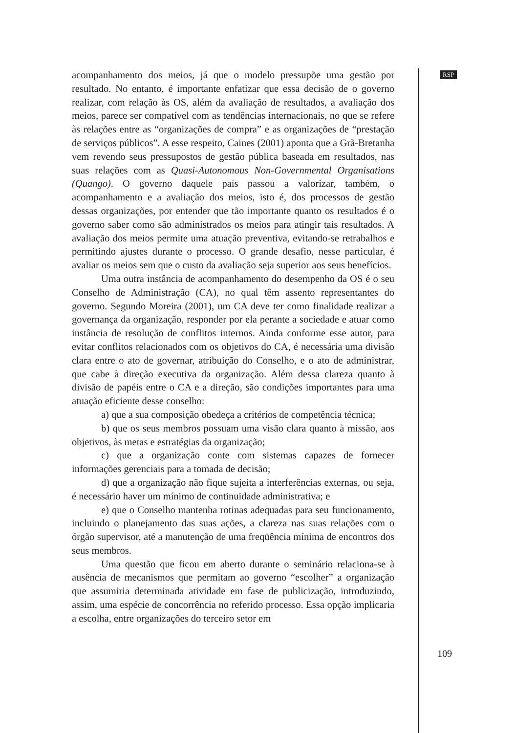RSP
acompanhamento dos meios, já que o modelo pressupõe uma gestão por resultado. No entanto, é importante enfatizar que essa decisão de o governo realizar, com relação às OS, além da avaliação de resultados, a avaliação dos meios, parece ser compatível com as tendências internacionais, no que se refere às relações entre as “organizações de compra” e as organizações de “prestação de serviços públicos”. A esse respeito, Caines (2001) aponta que a Grã-Bretanha vem revendo seus pressupostos de gestão pública baseada em resultados, nas suas relações com as Quasi-Autonomous Non-Governmental Organisations (Quango). O governo daquele país passou a valorizar, também, o acompanhamento e a avaliação dos meios, isto é, dos processos de gestão dessas organizações, por entender que tão importante quanto os resultados é o governo saber como são administrados os meios para atingir tais resultados. A avaliação dos meios permite uma atuação preventiva, evitando-se retrabalhos e permitindo ajustes durante o processo. O grande desafio, nesse particular, é avaliar os meios sem que o custo da avaliação seja superior aos seus benefícios.
Uma outra instância de acompanhamento do desempenho da OS é o seu Conselho de Administração (CA), no qual têm assento representantes do governo. Segundo Moreira (2001), um CA deve ter como finalidade realizar a governança da organização, responder por ela perante a sociedade e atuar como instância de resolução de conflitos internos. Ainda conforme esse autor, para evitar conflitos relacionados com os objetivos do CA, é necessária uma divisão clara entre o ato de governar, atribuição do Conselho, e o ato de administrar, que cabe à direção executiva da organização. Além dessa clareza quanto à divisão de papéis entre o CA e a direção, são condições importantes para uma atuação eficiente desse conselho:
a) que a sua composição obedeça a critérios de competência técnica;
b) que os seus membros possuam uma visão clara quanto à missão, aos objetivos, às metas e estratégias da organização;
c) que a organização conte com sistemas capazes de fornecer informações gerenciais para a tomada de decisão;
d) que a organização não fique sujeita a interferências externas, ou seja, é necessário haver um mínimo de continuidade administrativa; e
e) que o Conselho mantenha rotinas adequadas para seu funcionamento, incluindo o planejamento das suas ações, a clareza nas suas relações com o órgão supervisor, até a manutenção de uma freqüência mínima de encontros dos seus membros.
Uma questão que ficou em aberto durante o seminário relaciona-se à ausência de mecanismos que permitam ao governo “escolher” a organização que assumiria determinada atividade em fase de publicização, introduzindo, assim, uma espécie de concorrência no referido processo. Essa opção implicaria a escolha, entre organizações do terceiro setor em
109